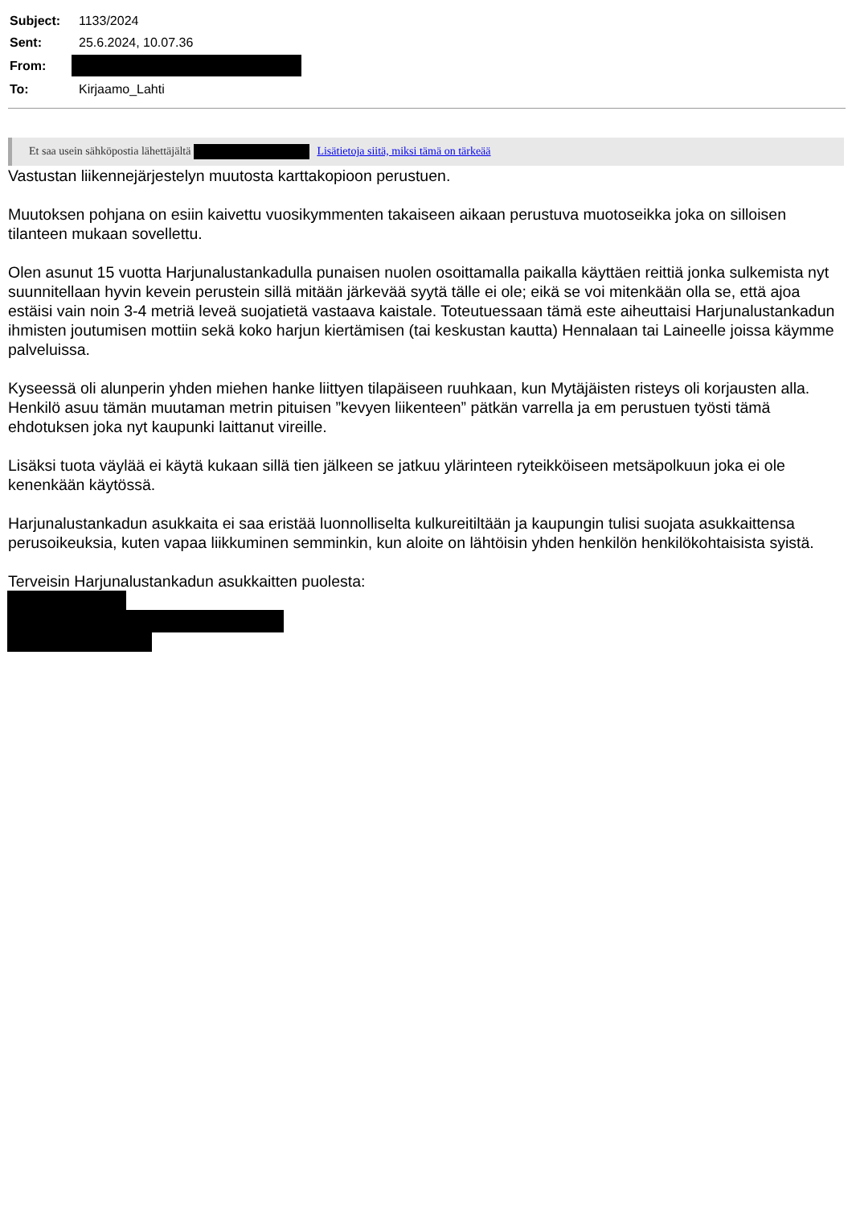| Subject: | 1133/2024 |
| Sent: | 25.6.2024, 10.07.36 |
| From: | |
| To: | Kirjaamo_Lahti |
Et saa usein sähköpostia lähettäjältä Lisätietoja siitä, miksi tämä on tärkeää
Vastustan liikennejärjestelyn muutosta karttakopioon perustuen.
Muutoksen pohjana on esiin kaivettu vuosikymmenten takaiseen aikaan perustuva muotoseikka joka on silloisen tilanteen mukaan sovellettu.
Olen asunut 15 vuotta Harjunalustankadulla punaisen nuolen osoittamalla paikalla käyttäen reittiä jonka sulkemista nyt suunnitellaan hyvin kevein perustein sillä mitään järkevää syytä tälle ei ole; eikä se voi mitenkään olla se, että ajoa estäisi vain noin 3-4 metriä leveä suojatietä vastaava kaistale. Toteutuessaan tämä este aiheuttaisi Harjunalustankadun ihmisten joutumisen mottiin sekä koko harjun kiertämisen (tai keskustan kautta) Hennalaan tai Laineelle joissa käymme palveluissa.
Kyseessä oli alunperin yhden miehen hanke liittyen tilapäiseen ruuhkaan, kun Mytäjäisten risteys oli korjausten alla. Henkilö asuu tämän muutaman metrin pituisen ”kevyen liikenteen” pätkän varrella ja em perustuen työsti tämä ehdotuksen joka nyt kaupunki laittanut vireille.
Lisäksi tuota väylää ei käytä kukaan sillä tien jälkeen se jatkuu ylärinteen ryteikköiseen metsäpolkuun joka ei ole kenenkään käytössä.
Harjunalustankadun asukkaita ei saa eristää luonnolliselta kulkureitiltään ja kaupungin tulisi suojata asukkaittensa perusoikeuksia, kuten vapaa liikkuminen semminkin, kun aloite on lähtöisin yhden henkilön henkilökohtaisista syistä.
Terveisin Harjunalustankadun asukkaitten puolesta: